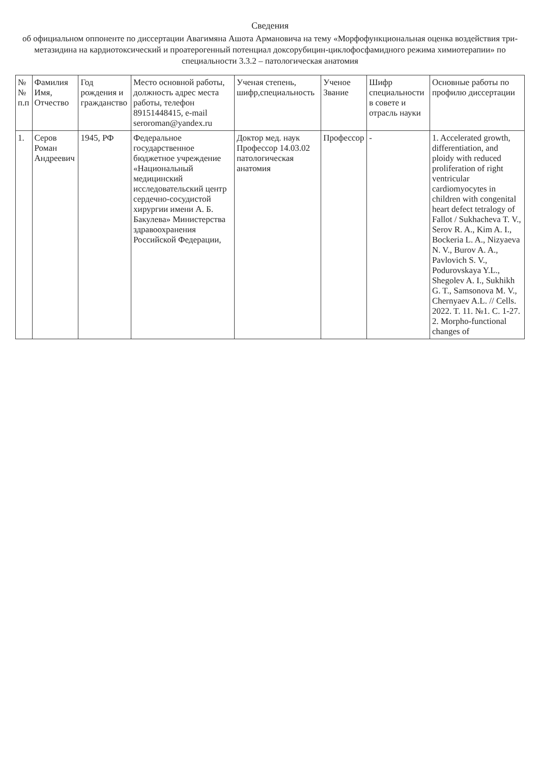Сведения
об официальном оппоненте по диссертации Авагимяна Ашота Армановича на тему «Морфофункциональная оценка воздействия три-метазидина на кардиотоксический и проатерогенный потенциал доксорубицин-циклофосфамидного режима химиотерапии» по специальности 3.3.2 – патологическая анатомия
| № № п.п | Фамилия Имя, Отчество | Год рождения и гражданство | Место основной работы, должность адрес места работы, телефон 89151448415, e-mail serorоman@yandex.ru | Ученая степень, шифр,специальность | Ученое Звание | Шифр специальности в совете и отрасль науки | Основные работы по профилю диссертации |
| --- | --- | --- | --- | --- | --- | --- | --- |
| 1. | Серов Роман Андреевич | 1945, РФ | Федеральное государственное бюджетное учреждение «Национальный медицинский исследовательский центр сердечно-сосудистой хирургии имени А. Б. Бакулева» Министерства здравоохранения Российской Федерации, | Доктор мед. наук Профессор 14.03.02 патологическая анатомия | Профессор | - | 1. Accelerated growth, differentiation, and ploidy with reduced proliferation of right ventricular cardiomyocytes in children with congenital heart defect tetralogy of Fallot / Sukhacheva T. V., Serov R. A., Kim A. I., Bockeria L. A., Nizyaeva N. V., Burov A. A., Pavlovich S. V., Podurovskaya Y.L., Shegolev A. I., Sukhikh G. T., Samsonova M. V., Chernyaev A.L. // Cells. 2022. T. 11. №1. C. 1-27. 2. Morpho-functional changes of |